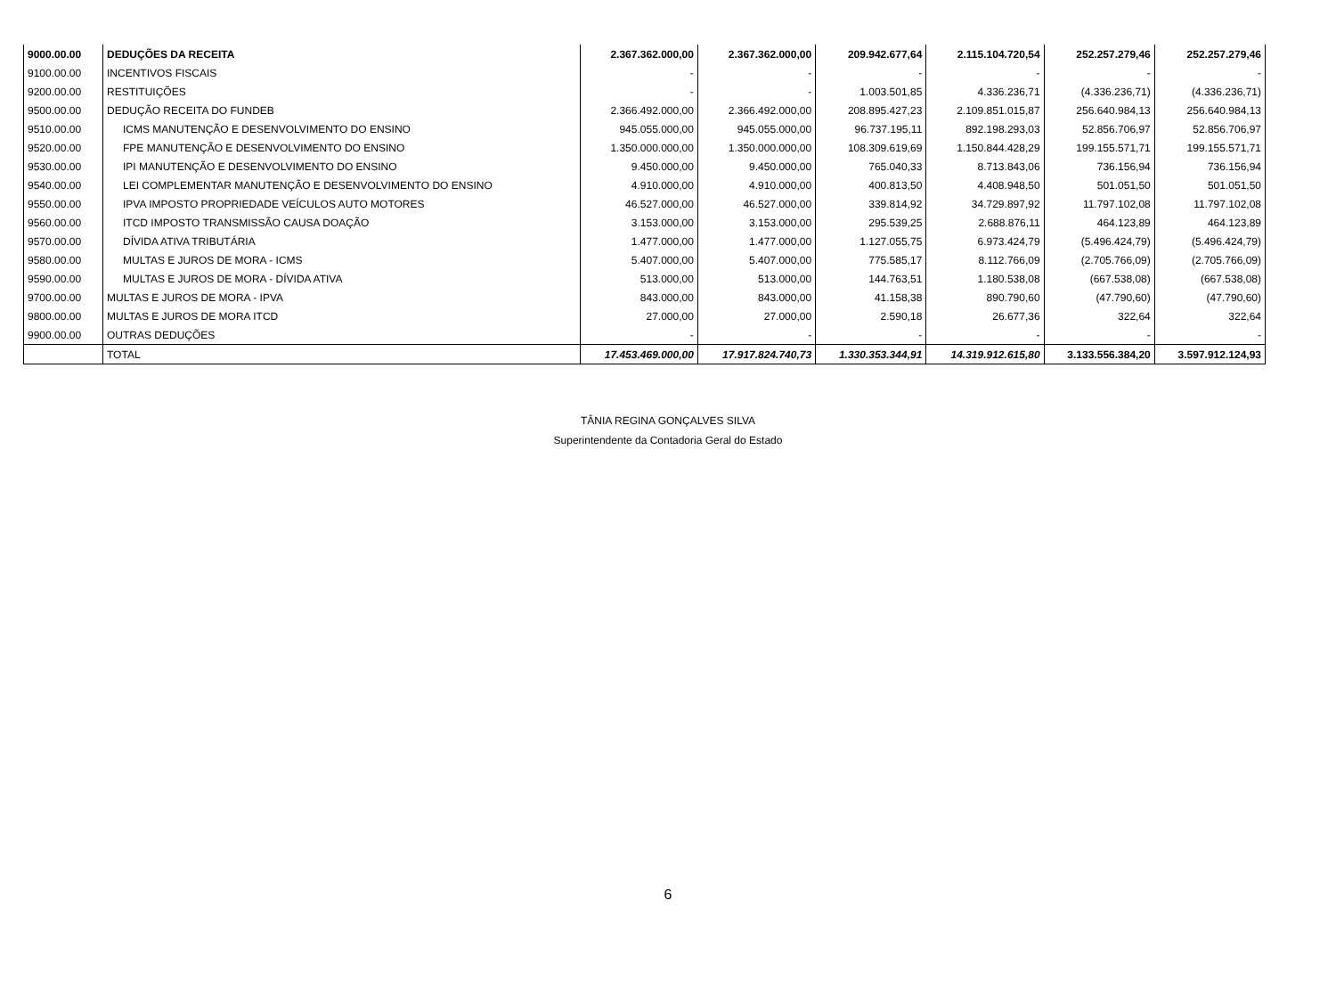| 9000.00.00 | DEDUÇÕES DA RECEITA | 2.367.362.000,00 | 2.367.362.000,00 | 209.942.677,64 | 2.115.104.720,54 | 252.257.279,46 | 252.257.279,46 |
| 9100.00.00 | INCENTIVOS FISCAIS | - | - | - | - | - | - |
| 9200.00.00 | RESTITUIÇÕES | - | - | 1.003.501,85 | 4.336.236,71 | (4.336.236,71) | (4.336.236,71) |
| 9500.00.00 | DEDUÇÃO RECEITA DO FUNDEB | 2.366.492.000,00 | 2.366.492.000,00 | 208.895.427,23 | 2.109.851.015,87 | 256.640.984,13 | 256.640.984,13 |
| 9510.00.00 | ICMS MANUTENÇÃO E DESENVOLVIMENTO DO ENSINO | 945.055.000,00 | 945.055.000,00 | 96.737.195,11 | 892.198.293,03 | 52.856.706,97 | 52.856.706,97 |
| 9520.00.00 | FPE MANUTENÇÃO E DESENVOLVIMENTO DO ENSINO | 1.350.000.000,00 | 1.350.000.000,00 | 108.309.619,69 | 1.150.844.428,29 | 199.155.571,71 | 199.155.571,71 |
| 9530.00.00 | IPI MANUTENÇÃO E DESENVOLVIMENTO DO ENSINO | 9.450.000,00 | 9.450.000,00 | 765.040,33 | 8.713.843,06 | 736.156,94 | 736.156,94 |
| 9540.00.00 | LEI COMPLEMENTAR MANUTENÇÃO E DESENVOLVIMENTO DO ENSINO | 4.910.000,00 | 4.910.000,00 | 400.813,50 | 4.408.948,50 | 501.051,50 | 501.051,50 |
| 9550.00.00 | IPVA IMPOSTO PROPRIEDADE VEÍCULOS AUTO MOTORES | 46.527.000,00 | 46.527.000,00 | 339.814,92 | 34.729.897,92 | 11.797.102,08 | 11.797.102,08 |
| 9560.00.00 | ITCD IMPOSTO TRANSMISSÃO CAUSA DOAÇÃO | 3.153.000,00 | 3.153.000,00 | 295.539,25 | 2.688.876,11 | 464.123,89 | 464.123,89 |
| 9570.00.00 | DÍVIDA ATIVA TRIBUTÁRIA | 1.477.000,00 | 1.477.000,00 | 1.127.055,75 | 6.973.424,79 | (5.496.424,79) | (5.496.424,79) |
| 9580.00.00 | MULTAS E JUROS DE MORA - ICMS | 5.407.000,00 | 5.407.000,00 | 775.585,17 | 8.112.766,09 | (2.705.766,09) | (2.705.766,09) |
| 9590.00.00 | MULTAS E JUROS DE MORA - DÍVIDA ATIVA | 513.000,00 | 513.000,00 | 144.763,51 | 1.180.538,08 | (667.538,08) | (667.538,08) |
| 9700.00.00 | MULTAS E JUROS DE MORA - IPVA | 843.000,00 | 843.000,00 | 41.158,38 | 890.790,60 | (47.790,60) | (47.790,60) |
| 9800.00.00 | MULTAS E JUROS DE MORA ITCD | 27.000,00 | 27.000,00 | 2.590,18 | 26.677,36 | 322,64 | 322,64 |
| 9900.00.00 | OUTRAS DEDUÇÕES | - | - | - | - | - | - |
| | TOTAL | 17.453.469.000,00 | 17.917.824.740,73 | 1.330.353.344,91 | 14.319.912.615,80 | 3.133.556.384,20 | 3.597.912.124,93 |
TÂNIA REGINA GONÇALVES SILVA
Superintendente da Contadoria Geral do Estado
6